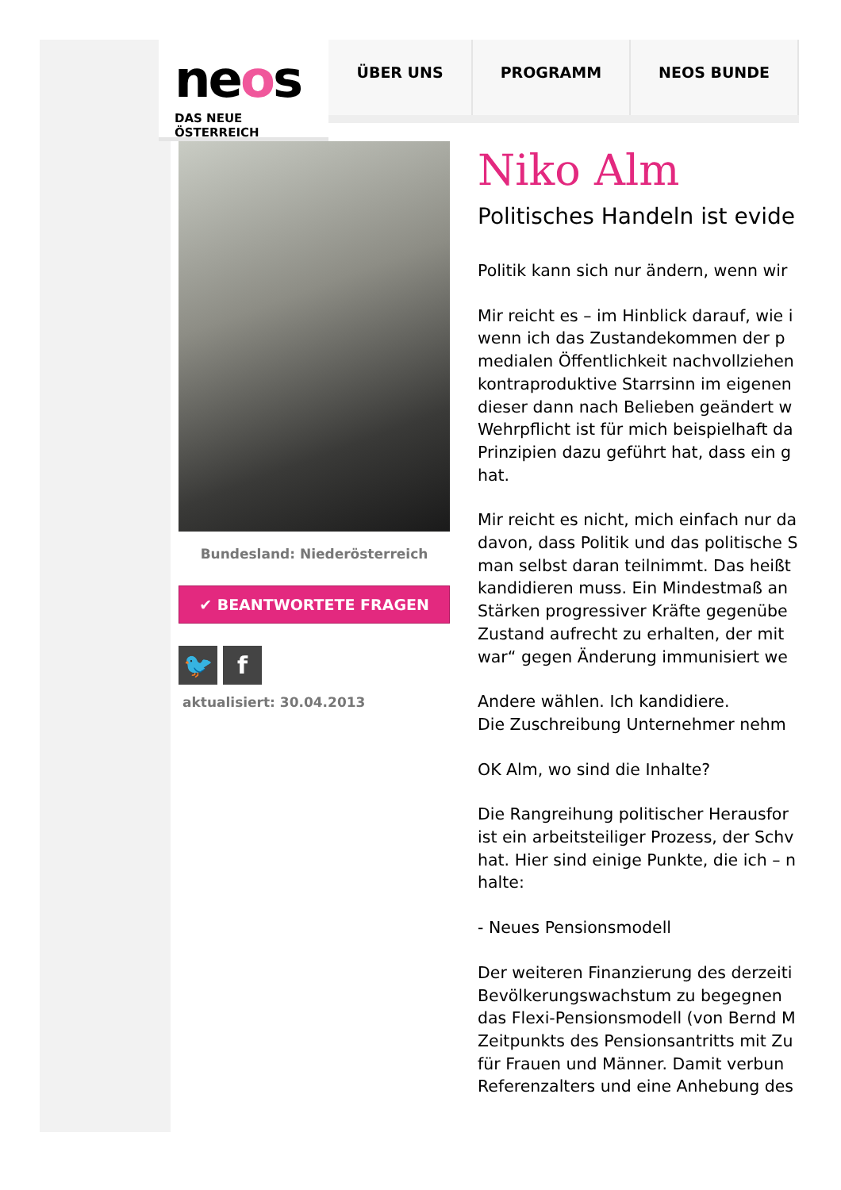neos
DAS NEUE ÖSTERREICH
ÜBER UNS PROGRAMM NEOS BUNDE
Bundesland: Niederösterreich
✔ BEANTWORTETE FRAGEN
🐦 f
aktualisiert: 30.04.2013
Niko Alm
Politisches Handeln ist evide
Politik kann sich nur ändern, wenn wir
Mir reicht es – im Hinblick darauf, wie i
wenn ich das Zustandekommen der p
medialen Öffentlichkeit nachvollziehen
kontraproduktive Starrsinn im eigenen
dieser dann nach Belieben geändert w
Wehrpflicht ist für mich beispielhaft da
Prinzipien dazu geführt hat, dass ein g
hat.
Mir reicht es nicht, mich einfach nur da
davon, dass Politik und das politische S
man selbst daran teilnimmt. Das heißt
kandidieren muss. Ein Mindestmaß an
Stärken progressiver Kräfte gegenübe
Zustand aufrecht zu erhalten, der mit
war“ gegen Änderung immunisiert we
Andere wählen. Ich kandidiere.
Die Zuschreibung Unternehmer nehm
OK Alm, wo sind die Inhalte?
Die Rangreihung politischer Herausfor
ist ein arbeitsteiliger Prozess, der Schv
hat. Hier sind einige Punkte, die ich – n
halte:
- Neues Pensionsmodell
Der weiteren Finanzierung des derzeiti
Bevölkerungswachstum zu begegnen
das Flexi-Pensionsmodell (von Bernd M
Zeitpunkts des Pensionsantritts mit Zu
für Frauen und Männer. Damit verbun
Referenzalters und eine Anhebung des